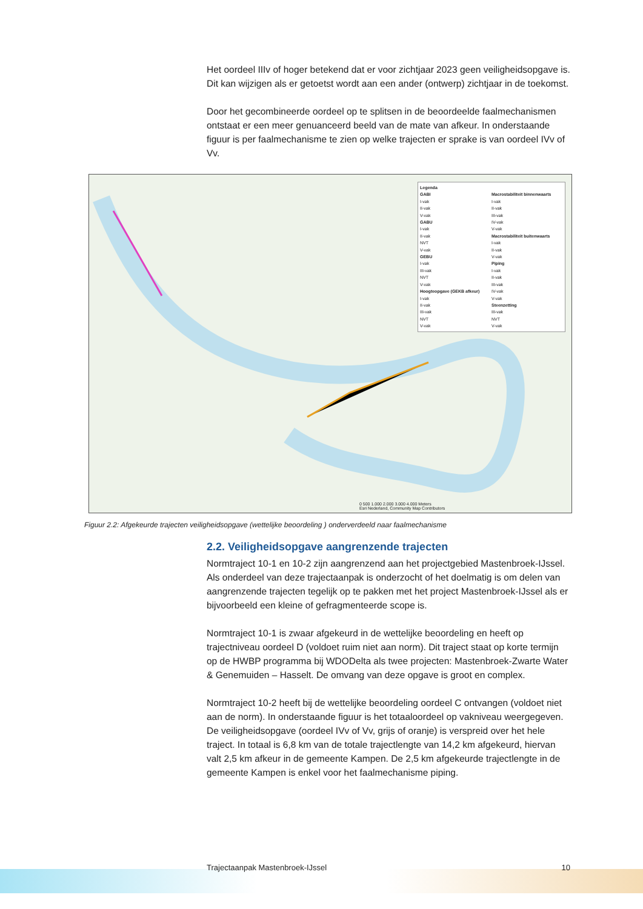Het oordeel IIIv of hoger betekend dat er voor zichtjaar 2023 geen veiligheidsopgave is. Dit kan wijzigen als er getoetst wordt aan een ander (ontwerp) zichtjaar in de toekomst.
Door het gecombineerde oordeel op te splitsen in de beoordeelde faalmechanismen ontstaat er een meer genuanceerd beeld van de mate van afkeur. In onderstaande figuur is per faalmechanisme te zien op welke trajecten er sprake is van oordeel IVv of Vv.
Legenda
GABI
I-vak
II-vak
V-vak
GABU
I-vak
II-vak
NVT
V-vak
GEBU
I-vak
III-vak
NVT
V-vak
Hoogteopgave (GEKB afkeur)
I-vak
II-vak
III-vak
NVT
V-vak
Macrostabiliteit binnenwaarts
I-vak
II-vak
III-vak
IV-vak
V-vak
Macrostabiliteit buitenwaarts
I-vak
II-vak
V-vak
Piping
I-vak
II-vak
III-vak
IV-vak
V-vak
Steenzetting
III-vak
NVT
V-vak
0 500 1.000 2.000 3.000 4.000 Meters
Esri Nederland, Community Map Contributors
Figuur 2.2: Afgekeurde trajecten veiligheidsopgave (wettelijke beoordeling ) onderverdeeld naar faalmechanisme
2.2. Veiligheidsopgave aangrenzende trajecten
Normtraject 10-1 en 10-2 zijn aangrenzend aan het projectgebied Mastenbroek-IJssel. Als onderdeel van deze trajectaanpak is onderzocht of het doelmatig is om delen van aangrenzende trajecten tegelijk op te pakken met het project Mastenbroek-IJssel als er bijvoorbeeld een kleine of gefragmenteerde scope is.
Normtraject 10-1 is zwaar afgekeurd in de wettelijke beoordeling en heeft op trajectniveau oordeel D (voldoet ruim niet aan norm). Dit traject staat op korte termijn op de HWBP programma bij WDODelta als twee projecten: Mastenbroek-Zwarte Water & Genemuiden – Hasselt. De omvang van deze opgave is groot en complex.
Normtraject 10-2 heeft bij de wettelijke beoordeling oordeel C ontvangen (voldoet niet aan de norm). In onderstaande figuur is het totaaloordeel op vakniveau weergegeven. De veiligheidsopgave (oordeel IVv of Vv, grijs of oranje) is verspreid over het hele traject. In totaal is 6,8 km van de totale trajectlengte van 14,2 km afgekeurd, hiervan valt 2,5 km afkeur in de gemeente Kampen. De 2,5 km afgekeurde trajectlengte in de gemeente Kampen is enkel voor het faalmechanisme piping.
Trajectaanpak Mastenbroek-IJssel 10